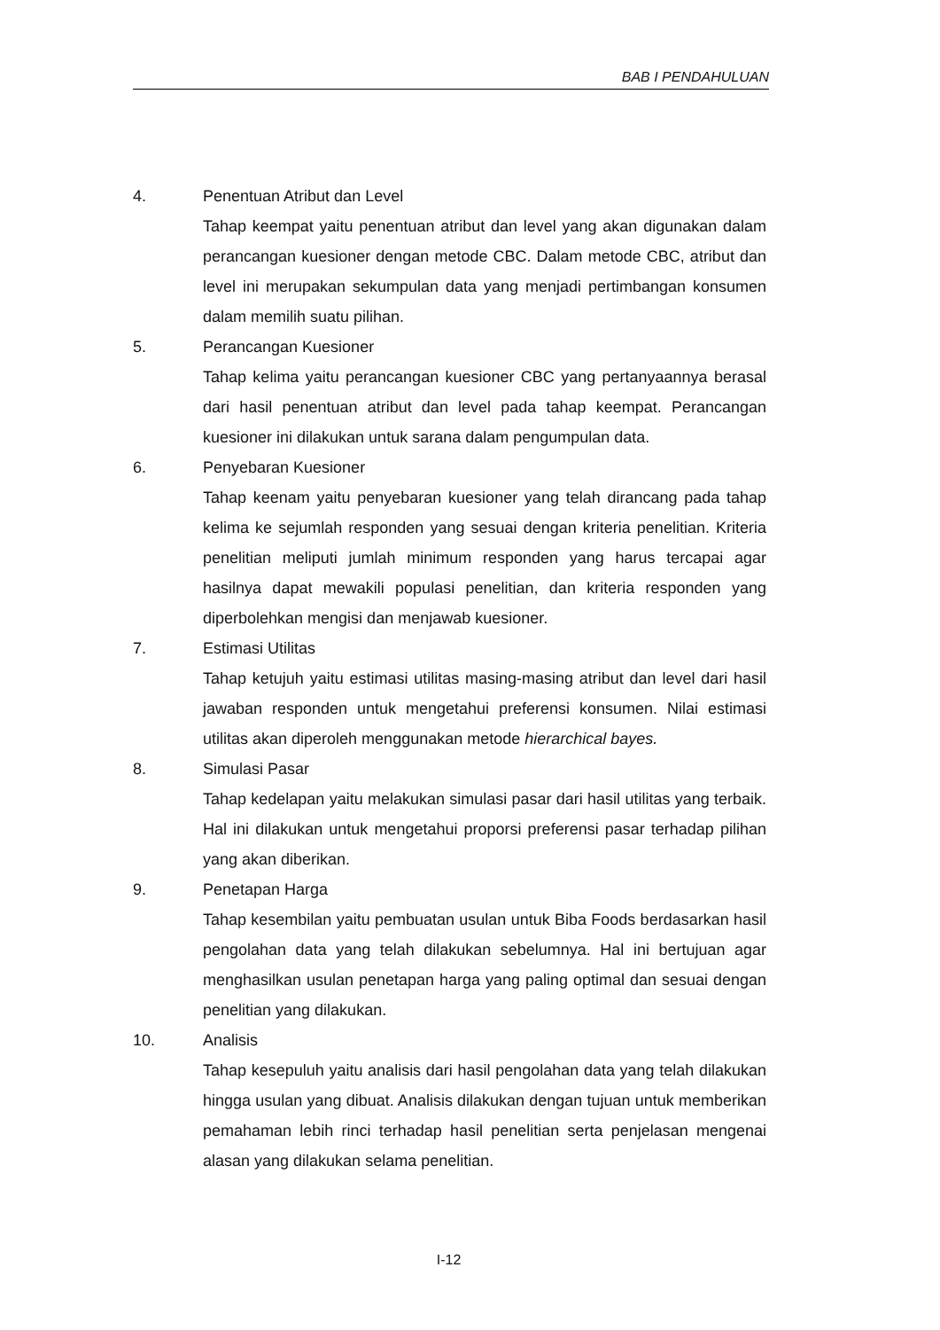BAB I PENDAHULUAN
4. Penentuan Atribut dan Level
Tahap keempat yaitu penentuan atribut dan level yang akan digunakan dalam perancangan kuesioner dengan metode CBC. Dalam metode CBC, atribut dan level ini merupakan sekumpulan data yang menjadi pertimbangan konsumen dalam memilih suatu pilihan.
5. Perancangan Kuesioner
Tahap kelima yaitu perancangan kuesioner CBC yang pertanyaannya berasal dari hasil penentuan atribut dan level pada tahap keempat. Perancangan kuesioner ini dilakukan untuk sarana dalam pengumpulan data.
6. Penyebaran Kuesioner
Tahap keenam yaitu penyebaran kuesioner yang telah dirancang pada tahap kelima ke sejumlah responden yang sesuai dengan kriteria penelitian. Kriteria penelitian meliputi jumlah minimum responden yang harus tercapai agar hasilnya dapat mewakili populasi penelitian, dan kriteria responden yang diperbolehkan mengisi dan menjawab kuesioner.
7. Estimasi Utilitas
Tahap ketujuh yaitu estimasi utilitas masing-masing atribut dan level dari hasil jawaban responden untuk mengetahui preferensi konsumen. Nilai estimasi utilitas akan diperoleh menggunakan metode hierarchical bayes.
8. Simulasi Pasar
Tahap kedelapan yaitu melakukan simulasi pasar dari hasil utilitas yang terbaik. Hal ini dilakukan untuk mengetahui proporsi preferensi pasar terhadap pilihan yang akan diberikan.
9. Penetapan Harga
Tahap kesembilan yaitu pembuatan usulan untuk Biba Foods berdasarkan hasil pengolahan data yang telah dilakukan sebelumnya. Hal ini bertujuan agar menghasilkan usulan penetapan harga yang paling optimal dan sesuai dengan penelitian yang dilakukan.
10. Analisis
Tahap kesepuluh yaitu analisis dari hasil pengolahan data yang telah dilakukan hingga usulan yang dibuat. Analisis dilakukan dengan tujuan untuk memberikan pemahaman lebih rinci terhadap hasil penelitian serta penjelasan mengenai alasan yang dilakukan selama penelitian.
I-12